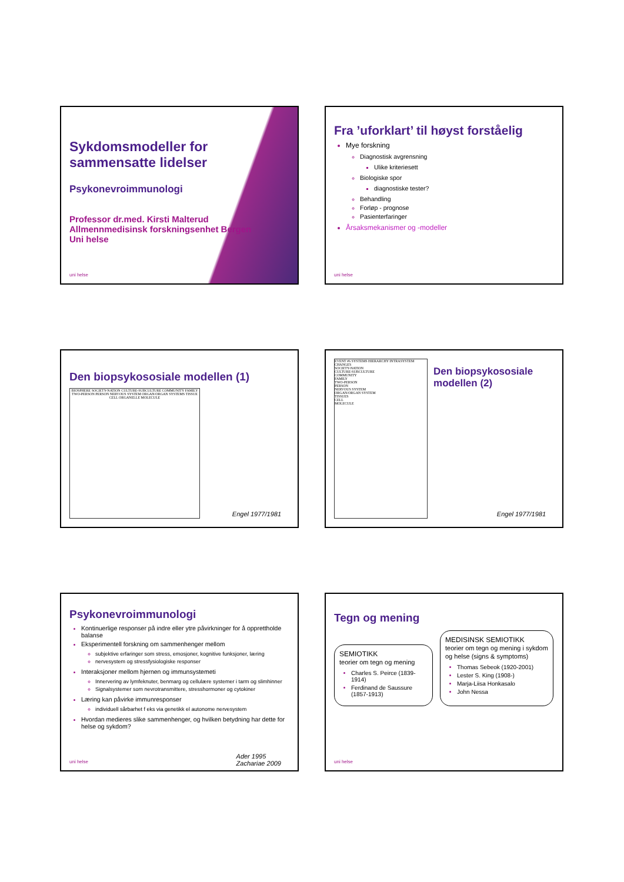Sykdomsmodeller for sammensatte lidelser
Psykonevroimmunologi
Professor dr.med. Kirsti Malterud
Allmennmedisinsk forskningsenhet Bergen
Uni helse
uni helse
Fra ’uforklart’ til høyst forståelig
Mye forskning
Diagnostisk avgrensning
Ulike kriteriesett
Biologiske spor
diagnostiske tester?
Behandling
Forløp - prognose
Pasienterfaringer
Årsaksmekanismer og -modeller
uni helse
Den biopsykososiale modellen (1)
BIOSPHERE SOCIETY-NATION CULTURE-SUBCULTURE COMMUNITY FAMILY TWO-PERSON PERSON NERVOUS SYSTEM ORGAN/ORGAN SYSTEMS TISSUE CELL ORGANELLE MOLECULE
Engel 1977/1981
EVENT #6 SYSTEMS HIERARCHY INTRASYSTEM CHANGES
SOCIETY-NATION
CULTURE-SUBCULTURE
COMMUNITY
FAMILY
TWO-PERSON
PERSON
NERVOUS SYSTEM
ORGAN/ORGAN SYSTEM
TISSUES
CELL
MOLECULE
Den biopsykososiale modellen (2)
Engel 1977/1981
Psykonevroimmunologi
Kontinuerlige responser på indre eller ytre påvirkninger for å opprettholde balanse
Eksperimentell forskning om sammenhenger mellom
subjektive erfaringer som stress, emosjoner, kognitive funksjoner, læring
nervesystem og stressfysiologiske responser
Interaksjoner mellom hjernen og immunsystemeti
Innervering av lymfeknuter, benmarg og cellulære systemer i tarm og slimhinner
Signalsystemer som nevrotransmittere, stresshormoner og cytokiner
Læring kan påvirke immunresponser
individuell sårbarhet f eks via genetikk el autonome nervesystem
Hvordan medieres slike sammenhenger, og hvilken betydning har dette for helse og sykdom?
Ader 1995
Zachariae 2009
uni helse
Tegn og mening
SEMIOTIKK
teorier om tegn og mening
Charles S. Peirce (1839-1914)
Ferdinand de Saussure (1857-1913)
MEDISINSK SEMIOTIKK
teorier om tegn og mening i sykdom og helse (signs & symptoms)
Thomas Sebeok (1920-2001)
Lester S. King (1908-)
Marja-Liisa Honkasalo
John Nessa
uni helse